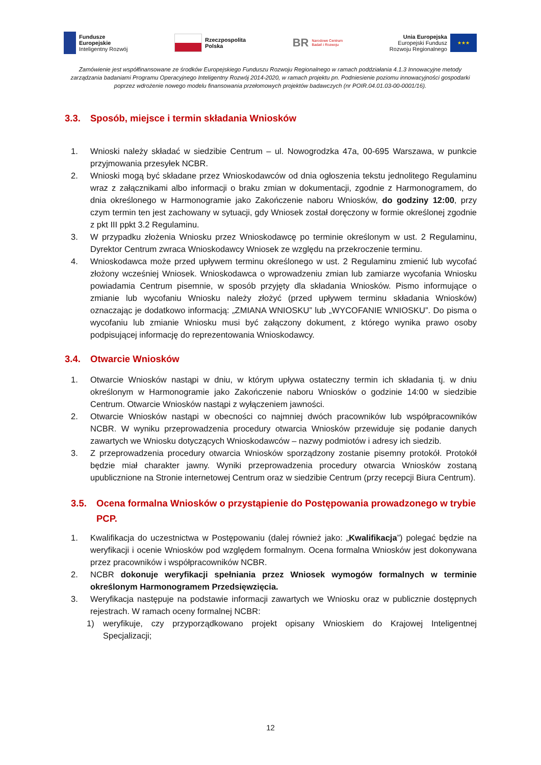Fundusze
Europejskie
Inteligentny Rozwój
Rzeczpospolita
Polska
BR
Narodowe Centrum
Badań i Rozwoju
Unia Europejska
Europejski Fundusz
Rozwoju Regionalnego
★★★
Zamówienie jest współfinansowane ze środków Europejskiego Funduszu Rozwoju Regionalnego w ramach poddziałania 4.1.3 Innowacyjne metody zarządzania badaniami Programu Operacyjnego Inteligentny Rozwój 2014-2020, w ramach projektu pn. Podniesienie poziomu innowacyjności gospodarki poprzez wdrożenie nowego modelu finansowania przełomowych projektów badawczych (nr POIR.04.01.03-00-0001/16).
3.3. Sposób, miejsce i termin składania Wniosków
1. Wnioski należy składać w siedzibie Centrum – ul. Nowogrodzka 47a, 00-695 Warszawa, w punkcie przyjmowania przesyłek NCBR.
2. Wnioski mogą być składane przez Wnioskodawców od dnia ogłoszenia tekstu jednolitego Regulaminu wraz z załącznikami albo informacji o braku zmian w dokumentacji, zgodnie z Harmonogramem, do dnia określonego w Harmonogramie jako Zakończenie naboru Wniosków, do godziny 12:00, przy czym termin ten jest zachowany w sytuacji, gdy Wniosek został doręczony w formie określonej zgodnie z pkt III ppkt 3.2 Regulaminu.
3. W przypadku złożenia Wniosku przez Wnioskodawcę po terminie określonym w ust. 2 Regulaminu, Dyrektor Centrum zwraca Wnioskodawcy Wniosek ze względu na przekroczenie terminu.
4. Wnioskodawca może przed upływem terminu określonego w ust. 2 Regulaminu zmienić lub wycofać złożony wcześniej Wniosek. Wnioskodawca o wprowadzeniu zmian lub zamiarze wycofania Wniosku powiadamia Centrum pisemnie, w sposób przyjęty dla składania Wniosków. Pismo informujące o zmianie lub wycofaniu Wniosku należy złożyć (przed upływem terminu składania Wniosków) oznaczając je dodatkowo informacją: „ZMIANA WNIOSKU” lub „WYCOFANIE WNIOSKU”. Do pisma o wycofaniu lub zmianie Wniosku musi być załączony dokument, z którego wynika prawo osoby podpisującej informację do reprezentowania Wnioskodawcy.
3.4. Otwarcie Wniosków
1. Otwarcie Wniosków nastąpi w dniu, w którym upływa ostateczny termin ich składania tj. w dniu określonym w Harmonogramie jako Zakończenie naboru Wniosków o godzinie 14:00 w siedzibie Centrum. Otwarcie Wniosków nastąpi z wyłączeniem jawności.
2. Otwarcie Wniosków nastąpi w obecności co najmniej dwóch pracowników lub współpracowników NCBR. W wyniku przeprowadzenia procedury otwarcia Wniosków przewiduje się podanie danych zawartych we Wniosku dotyczących Wnioskodawców – nazwy podmiotów i adresy ich siedzib.
3. Z przeprowadzenia procedury otwarcia Wniosków sporządzony zostanie pisemny protokół. Protokół będzie miał charakter jawny. Wyniki przeprowadzenia procedury otwarcia Wniosków zostaną upublicznione na Stronie internetowej Centrum oraz w siedzibie Centrum (przy recepcji Biura Centrum).
3.5. Ocena formalna Wniosków o przystąpienie do Postępowania prowadzonego w trybie PCP.
1. Kwalifikacja do uczestnictwa w Postępowaniu (dalej również jako: „Kwalifikacja”) polegać będzie na weryfikacji i ocenie Wniosków pod względem formalnym. Ocena formalna Wniosków jest dokonywana przez pracowników i współpracowników NCBR.
2. NCBR dokonuje weryfikacji spełniania przez Wniosek wymogów formalnych w terminie określonym Harmonogramem Przedsięwzięcia.
3. Weryfikacja następuje na podstawie informacji zawartych we Wniosku oraz w publicznie dostępnych rejestrach. W ramach oceny formalnej NCBR:
1) weryfikuje, czy przyporządkowano projekt opisany Wnioskiem do Krajowej Inteligentnej Specjalizacji;
12